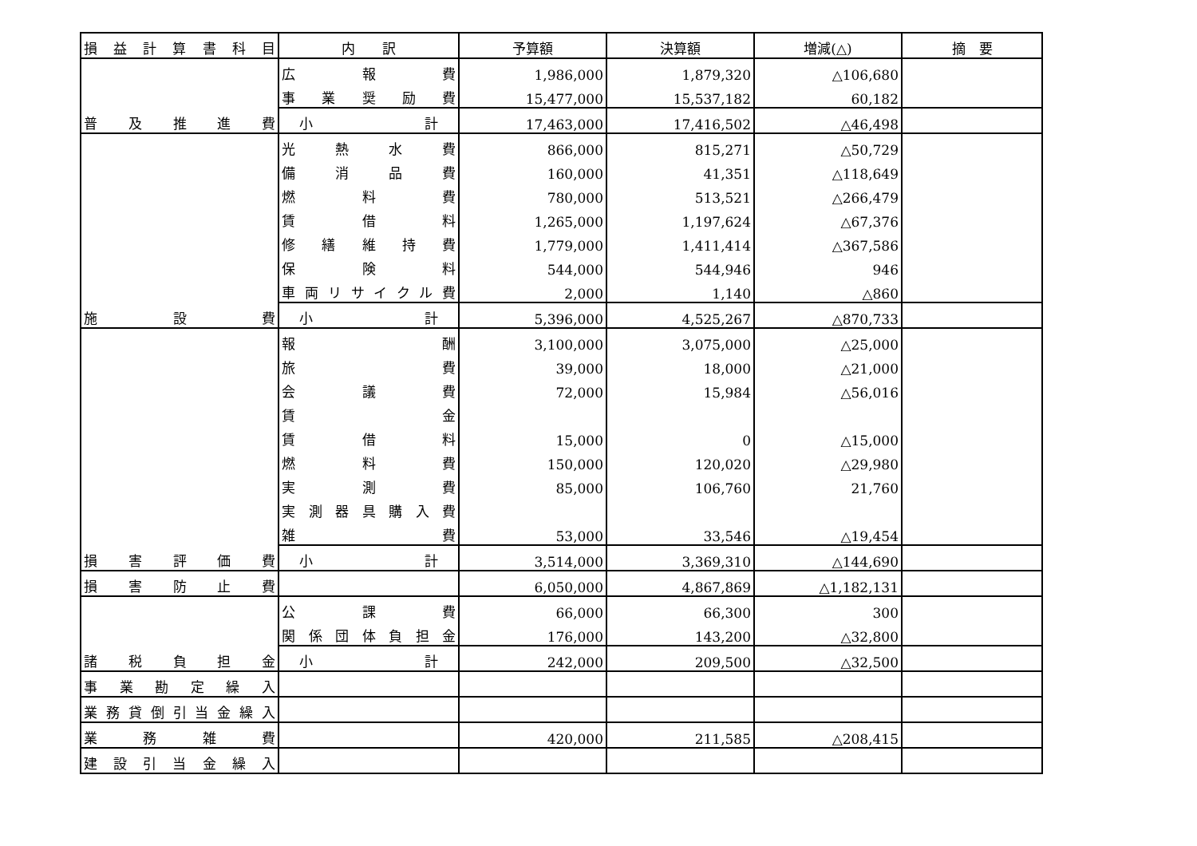| 損益計算書科目 | 内 訳 | 予算額 | 決算額 | 増減(△) | 摘 要 |
| --- | --- | --- | --- | --- | --- |
| 普及推進費 | 広報費 | 1,986,000 | 1,879,320 | △106,680 | |
| | 事業奨励費 | 15,477,000 | 15,537,182 | 60,182 | |
| | 小計 | 17,463,000 | 17,416,502 | △46,498 | |
| 施設費 | 光熱水費 | 866,000 | 815,271 | △50,729 | |
| | 備消品費 | 160,000 | 41,351 | △118,649 | |
| | 燃料費 | 780,000 | 513,521 | △266,479 | |
| | 賃借料 | 1,265,000 | 1,197,624 | △67,376 | |
| | 修繕維持費 | 1,779,000 | 1,411,414 | △367,586 | |
| | 保険料 | 544,000 | 544,946 | 946 | |
| | 車両リサイクル費 | 2,000 | 1,140 | △860 | |
| | 小計 | 5,396,000 | 4,525,267 | △870,733 | |
| 損害評価費 | 報酬 | 3,100,000 | 3,075,000 | △25,000 | |
| | 旅費 | 39,000 | 18,000 | △21,000 | |
| | 会議費 | 72,000 | 15,984 | △56,016 | |
| | 賃金 | | | | |
| | 賃借料 | 15,000 | 0 | △15,000 | |
| | 燃料費 | 150,000 | 120,020 | △29,980 | |
| | 実測費 | 85,000 | 106,760 | 21,760 | |
| | 実測器具購入費 | | | | |
| | 雑費 | 53,000 | 33,546 | △19,454 | |
| | 小計 | 3,514,000 | 3,369,310 | △144,690 | |
| 損害防止費 | | 6,050,000 | 4,867,869 | △1,182,131 | |
| 諸税負担金 | 公課費 | 66,000 | 66,300 | 300 | |
| | 関係団体負担金 | 176,000 | 143,200 | △32,800 | |
| | 小計 | 242,000 | 209,500 | △32,500 | |
| 事業勘定繰入 | | | | | |
| 業務貸倒引当金繰入 | | | | | |
| 業務雑費 | | 420,000 | 211,585 | △208,415 | |
| 建設引当金繰入 | | | | | |